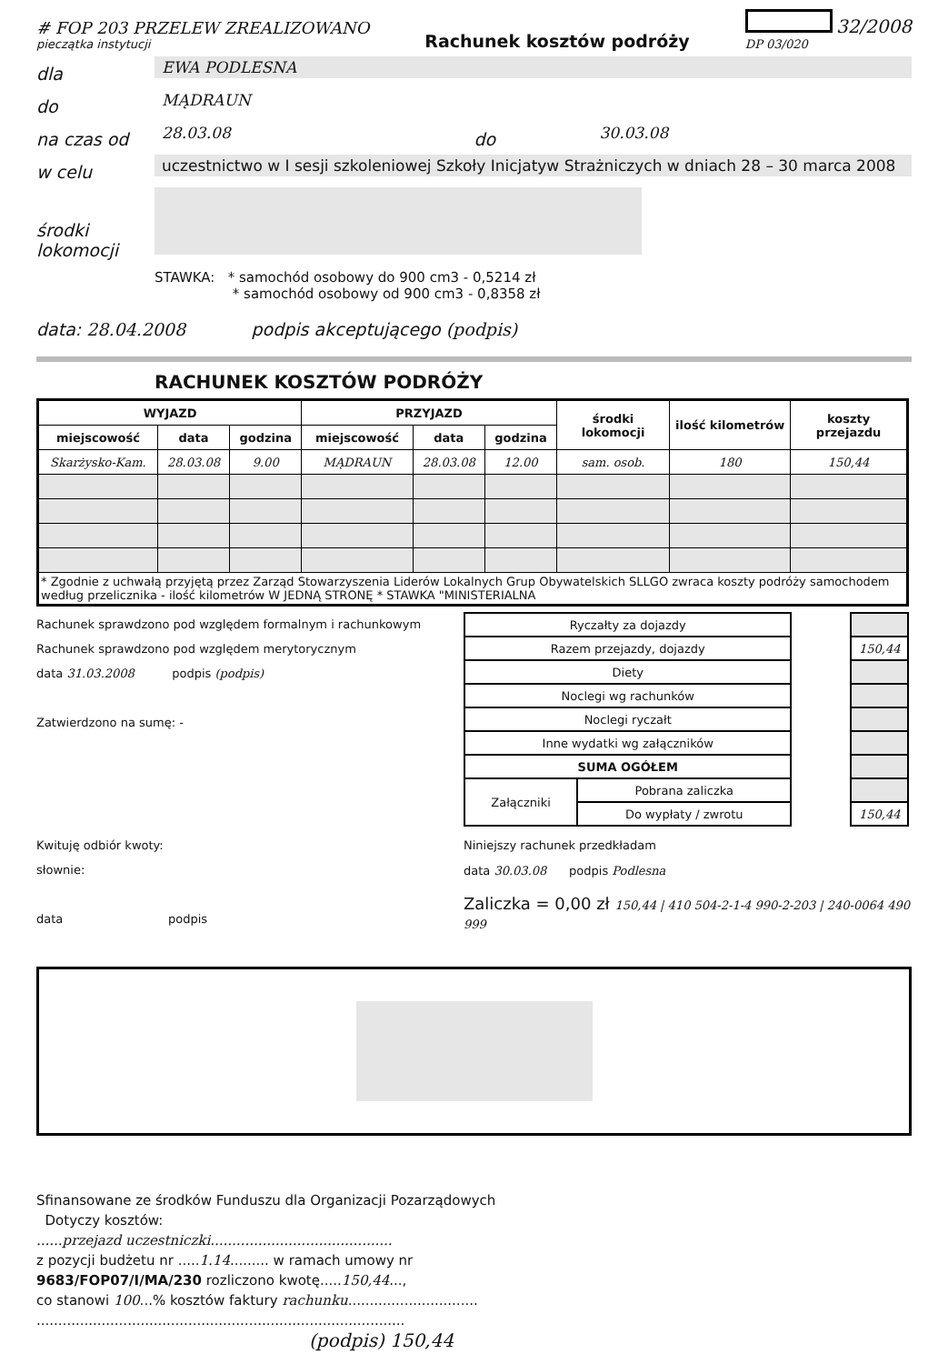# FOP 203 PRZELEW ZREALIZOWANO
pieczątka instytucji
Rachunek kosztów podróży
32/2008
DP 03/020
dla
EWA PODLESNA
do
MĄDRAUN
na czas od
28.03.08
do
30.03.08
w celu
uczestnictwo w I sesji szkoleniowej Szkoły Inicjatyw Strażniczych w dniach 28 – 30 marca 2008
środki lokomocji
STAWKA: * samochód osobowy do 900 cm3 - 0,5214 zł
* samochód osobowy od 900 cm3 - 0,8358 zł
data: 28.04.2008 podpis akceptującego (podpis)
RACHUNEK KOSZTÓW PODRÓŻY
| WYJAZD | | | PRZYJAZD | | | środki lokomocji | ilość kilometrów | koszty przejazdu |
| --- | --- | --- | --- | --- | --- | --- | --- | --- |
| miejscowość | data | godzina | miejscowość | data | godzina | | | |
| Skarżysko-Kam. | 28.03.08 | 9.00 | MĄDRAUN | 28.03.08 | 12.00 | sam. osob. | 180 | 150,44 |
| * Zgodnie z uchwałą przyjętą przez Zarząd Stowarzyszenia Liderów Lokalnych Grup Obywatelskich SLLGO zwraca koszty podróży samochodem według przelicznika - ilość kilometrów W JEDNĄ STRONĘ * STAWKA "MINISTERIALNA | | | | | | | | |
Rachunek sprawdzono pod względem formalnym i rachunkowym
Rachunek sprawdzono pod względem merytorycznym
data 31.03.2008 podpis (podpis)
Zatwierdzono na sumę: -
Kwituję odbiór kwoty:
słownie:
data podpis
| Ryczałty za dojazdy | | | |
| Razem przejazdy, dojazdy | | | 150,44 |
| Diety | | | |
| Noclegi wg rachunków | | | |
| Noclegi ryczałt | | | |
| Inne wydatki wg załączników | | | |
| SUMA OGÓŁEM | | | |
| Załączniki | Pobrana zaliczka | | |
| | Do wypłaty / zwrotu | | 150,44 |
Niniejszy rachunek przedkładam
data 30.03.08 podpis Podlesna
Zaliczka = 0,00 zł 150,44 | 410 504-2-1-4 990-2-203 | 240-0064 490 999
Sfinansowane ze środków Funduszu dla Organizacji Pozarządowych
Dotyczy kosztów:
......przejazd uczestniczki..........................................
z pozycji budżetu nr .....1.14......... w ramach umowy nr
9683/FOP07/I/MA/230 rozliczono kwotę.....150,44...,
co stanowi 100...% kosztów faktury rachunku..............................
.....................................................................................
(podpis) 150,44